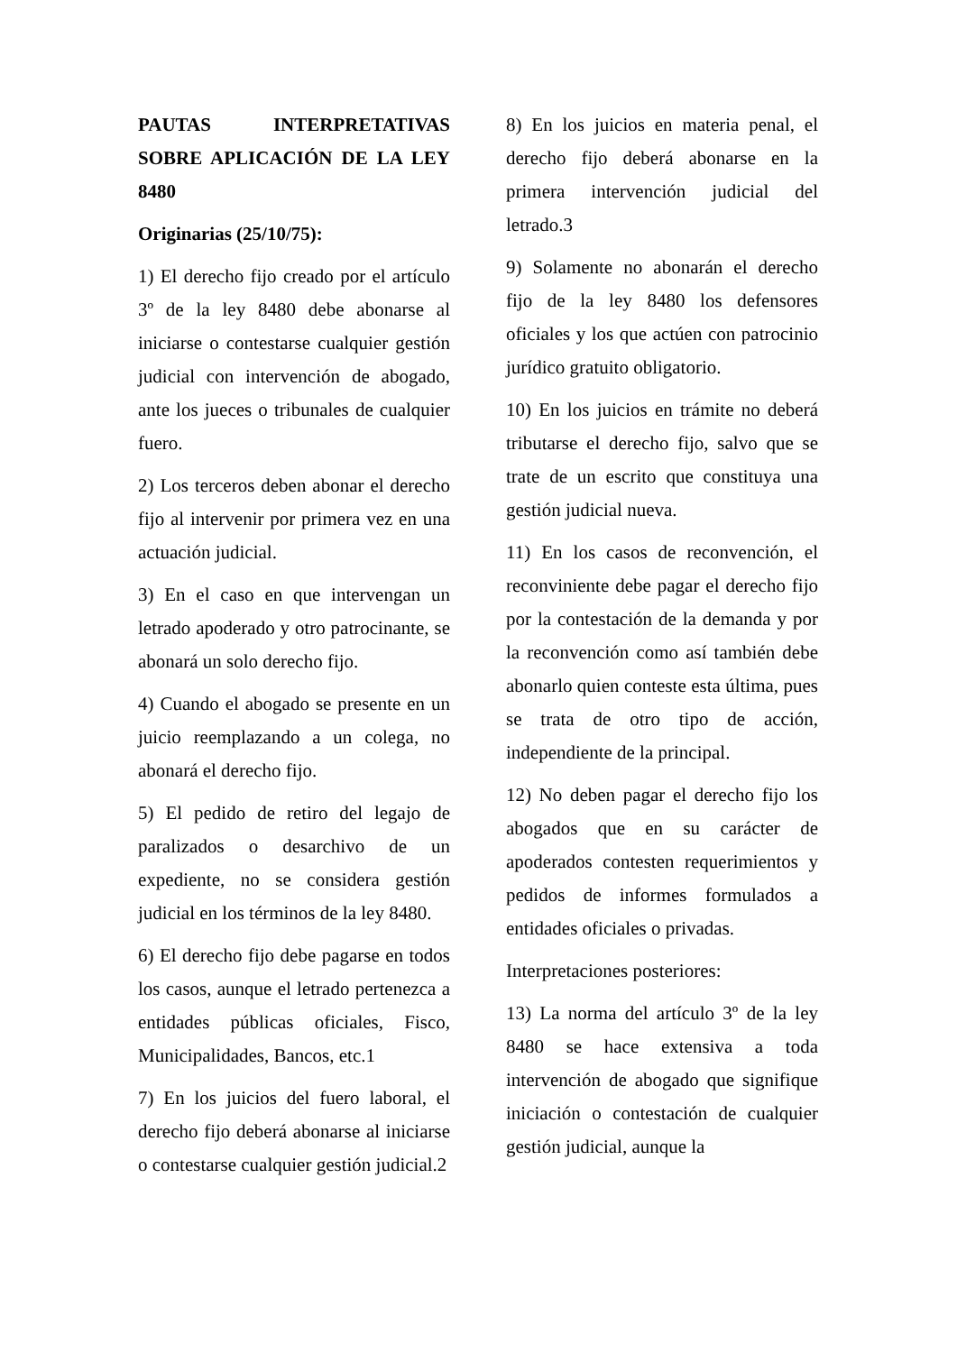PAUTAS INTERPRETATIVAS SOBRE APLICACIÓN DE LA LEY 8480
Originarias (25/10/75):
1) El derecho fijo creado por el artículo 3º de la ley 8480 debe abonarse al iniciarse o contestarse cualquier gestión judicial con intervención de abogado, ante los jueces o tribunales de cualquier fuero.
2) Los terceros deben abonar el derecho fijo al intervenir por primera vez en una actuación judicial.
3) En el caso en que intervengan un letrado apoderado y otro patrocinante, se abonará un solo derecho fijo.
4) Cuando el abogado se presente en un juicio reemplazando a un colega, no abonará el derecho fijo.
5) El pedido de retiro del legajo de paralizados o desarchivo de un expediente, no se considera gestión judicial en los términos de la ley 8480.
6) El derecho fijo debe pagarse en todos los casos, aunque el letrado pertenezca a entidades públicas oficiales, Fisco, Municipalidades, Bancos, etc.1
7) En los juicios del fuero laboral, el derecho fijo deberá abonarse al iniciarse o contestarse cualquier gestión judicial.2
8) En los juicios en materia penal, el derecho fijo deberá abonarse en la primera intervención judicial del letrado.3
9) Solamente no abonarán el derecho fijo de la ley 8480 los defensores oficiales y los que actúen con patrocinio jurídico gratuito obligatorio.
10) En los juicios en trámite no deberá tributarse el derecho fijo, salvo que se trate de un escrito que constituya una gestión judicial nueva.
11) En los casos de reconvención, el reconviniente debe pagar el derecho fijo por la contestación de la demanda y por la reconvención como así también debe abonarlo quien conteste esta última, pues se trata de otro tipo de acción, independiente de la principal.
12) No deben pagar el derecho fijo los abogados que en su carácter de apoderados contesten requerimientos y pedidos de informes formulados a entidades oficiales o privadas.
Interpretaciones posteriores:
13) La norma del artículo 3º de la ley 8480 se hace extensiva a toda intervención de abogado que signifique iniciación o contestación de cualquier gestión judicial, aunque la